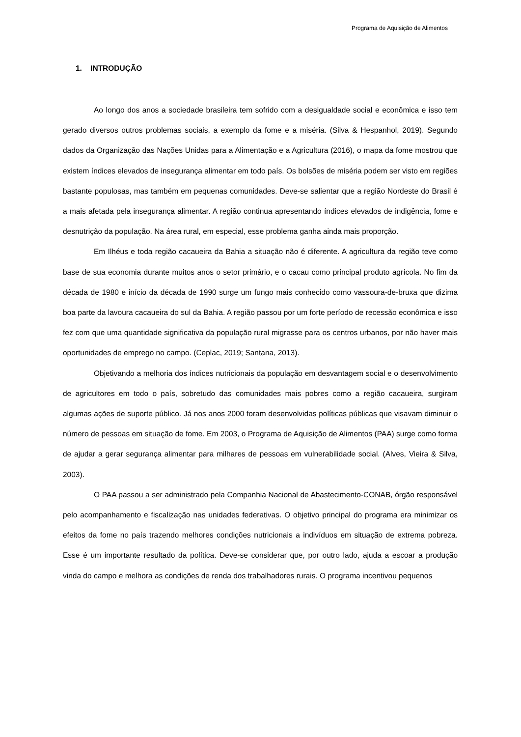Programa de Aquisição de Alimentos
1. INTRODUÇÃO
Ao longo dos anos a sociedade brasileira tem sofrido com a desigualdade social e econômica e isso tem gerado diversos outros problemas sociais, a exemplo da fome e a miséria. (Silva & Hespanhol, 2019). Segundo dados da Organização das Nações Unidas para a Alimentação e a Agricultura (2016), o mapa da fome mostrou que existem índices elevados de insegurança alimentar em todo país. Os bolsões de miséria podem ser visto em regiões bastante populosas, mas também em pequenas comunidades. Deve-se salientar que a região Nordeste do Brasil é a mais afetada pela insegurança alimentar. A região continua apresentando índices elevados de indigência, fome e desnutrição da população. Na área rural, em especial, esse problema ganha ainda mais proporção.
Em Ilhéus e toda região cacaueira da Bahia a situação não é diferente. A agricultura da região teve como base de sua economia durante muitos anos o setor primário, e o cacau como principal produto agrícola. No fim da década de 1980 e início da década de 1990 surge um fungo mais conhecido como vassoura-de-bruxa que dizima boa parte da lavoura cacaueira do sul da Bahia. A região passou por um forte período de recessão econômica e isso fez com que uma quantidade significativa da população rural migrasse para os centros urbanos, por não haver mais oportunidades de emprego no campo. (Ceplac, 2019; Santana, 2013).
Objetivando a melhoria dos índices nutricionais da população em desvantagem social e o desenvolvimento de agricultores em todo o país, sobretudo das comunidades mais pobres como a região cacaueira, surgiram algumas ações de suporte público. Já nos anos 2000 foram desenvolvidas políticas públicas que visavam diminuir o número de pessoas em situação de fome. Em 2003, o Programa de Aquisição de Alimentos (PAA) surge como forma de ajudar a gerar segurança alimentar para milhares de pessoas em vulnerabilidade social. (Alves, Vieira & Silva, 2003).
O PAA passou a ser administrado pela Companhia Nacional de Abastecimento-CONAB, órgão responsável pelo acompanhamento e fiscalização nas unidades federativas. O objetivo principal do programa era minimizar os efeitos da fome no país trazendo melhores condições nutricionais a indivíduos em situação de extrema pobreza. Esse é um importante resultado da política. Deve-se considerar que, por outro lado, ajuda a escoar a produção vinda do campo e melhora as condições de renda dos trabalhadores rurais. O programa incentivou pequenos